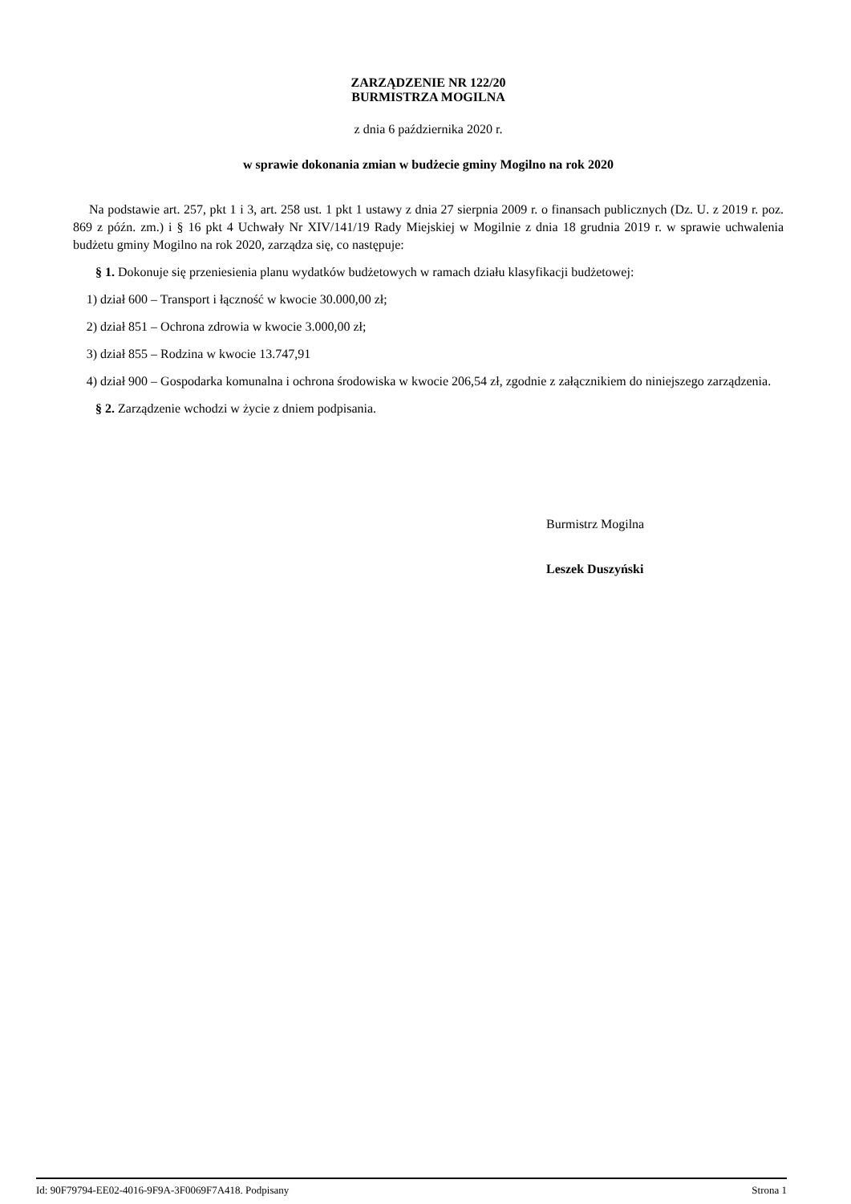ZARZĄDZENIE NR 122/20
BURMISTRZA MOGILNA
z dnia 6 października 2020 r.
w sprawie dokonania zmian w budżecie gminy Mogilno na rok 2020
Na podstawie art. 257, pkt 1 i 3, art. 258 ust. 1 pkt 1 ustawy z dnia 27 sierpnia 2009 r. o finansach publicznych (Dz. U. z 2019 r. poz. 869 z późn. zm.) i § 16 pkt 4 Uchwały Nr XIV/141/19 Rady Miejskiej w Mogilnie z dnia 18 grudnia 2019 r. w sprawie uchwalenia budżetu gminy Mogilno na rok 2020, zarządza się, co następuje:
§ 1. Dokonuje się przeniesienia planu wydatków budżetowych w ramach działu klasyfikacji budżetowej:
1) dział 600 – Transport i łączność w kwocie 30.000,00 zł;
2) dział 851 – Ochrona zdrowia w kwocie 3.000,00 zł;
3) dział 855 – Rodzina w kwocie 13.747,91
4) dział 900 – Gospodarka komunalna i ochrona środowiska w kwocie 206,54 zł, zgodnie z załącznikiem do niniejszego zarządzenia.
§ 2. Zarządzenie wchodzi w życie z dniem podpisania.
Burmistrz Mogilna
Leszek Duszyński
Id: 90F79794-EE02-4016-9F9A-3F0069F7A418. Podpisany Strona 1